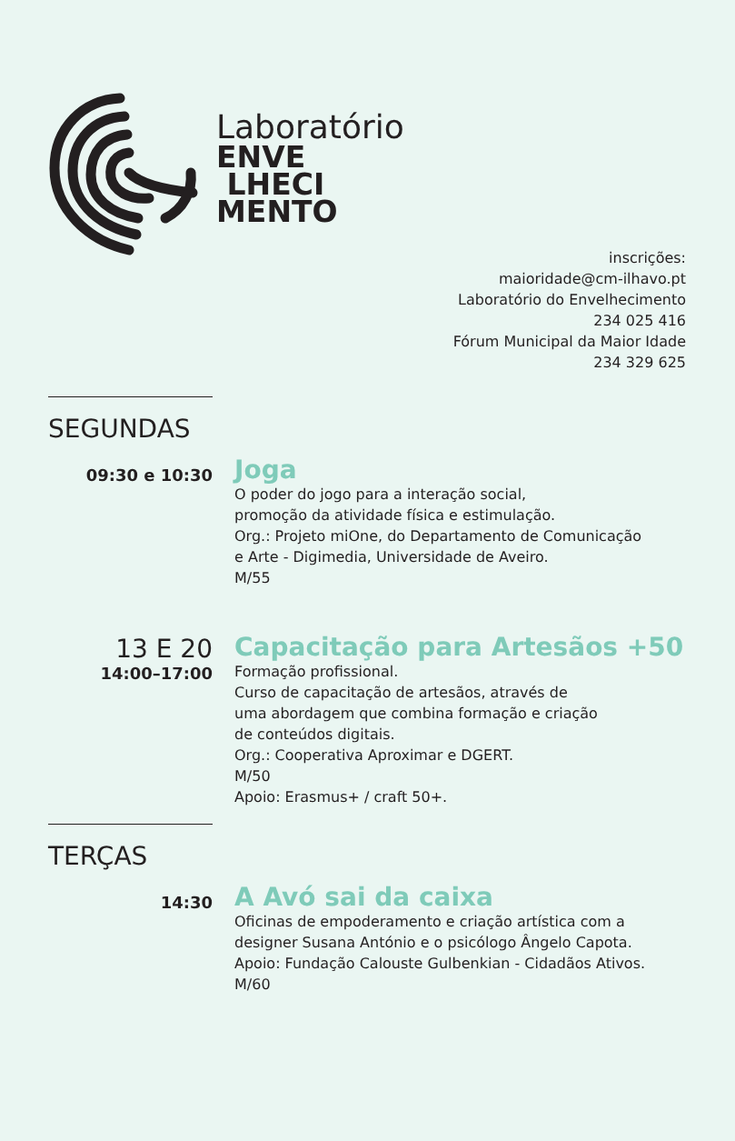Laboratório
ENVE
LHECI
MENTO
inscrições:
maioridade@cm-ilhavo.pt
Laboratório do Envelhecimento
234 025 416
Fórum Municipal da Maior Idade
234 329 625
SEGUNDAS
09:30 e 10:30
Joga
O poder do jogo para a interação social,
promoção da atividade física e estimulação.
Org.: Projeto miOne, do Departamento de Comunicação
e Arte - Digimedia, Universidade de Aveiro.
M/55
13 E 20
14:00–17:00
Capacitação para Artesãos +50
Formação profissional.
Curso de capacitação de artesãos, através de
uma abordagem que combina formação e criação
de conteúdos digitais.
Org.: Cooperativa Aproximar e DGERT.
M/50
Apoio: Erasmus+ / craft 50+.
TERÇAS
14:30
A Avó sai da caixa
Oficinas de empoderamento e criação artística com a
designer Susana António e o psicólogo Ângelo Capota.
Apoio: Fundação Calouste Gulbenkian - Cidadãos Ativos.
M/60